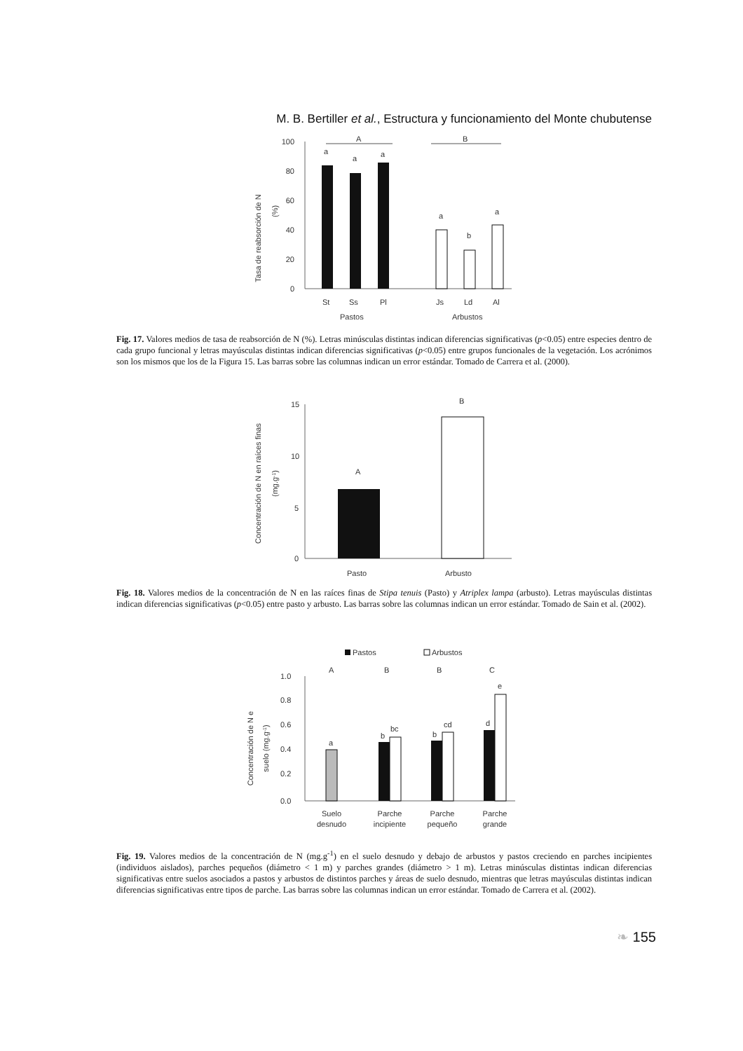M. B. Bertiller et al., Estructura y funcionamiento del Monte chubutense
Tasa de reabsorción de N
(%)
100
80
60
40
20
0
A
B
a
a
a
a
b
a
St
Ss
Pl
Js
Ld
Al
Pastos
Arbustos
Fig. 17. Valores medios de tasa de reabsorción de N (%). Letras minúsculas distintas indican diferencias significativas (p<0.05) entre especies dentro de cada grupo funcional y letras mayúsculas distintas indican diferencias significativas (p<0.05) entre grupos funcionales de la vegetación. Los acrónimos son los mismos que los de la Figura 15. Las barras sobre las columnas indican un error estándar. Tomado de Carrera et al. (2000).
Concentración de N en raíces finas
(mg.g-1)
15
10
5
0
A
B
Pasto
Arbusto
Fig. 18. Valores medios de la concentración de N en las raíces finas de Stipa tenuis (Pasto) y Atriplex lampa (arbusto). Letras mayúsculas distintas indican diferencias significativas (p<0.05) entre pasto y arbusto. Las barras sobre las columnas indican un error estándar. Tomado de Sain et al. (2002).
Pastos
Arbustos
Concentración de N e
suelo (mg.g-1)
1.0
0.8
0.6
0.4
0.2
0.0
A
B
B
C
a
b
bc
b
cd
d
e
Suelo
desnudo
Parche
incipiente
Parche
pequeño
Parche
grande
Fig. 19. Valores medios de la concentración de N (mg.g<sup>-1</sup>) en el suelo desnudo y debajo de arbustos y pastos creciendo en parches incipientes (individuos aislados), parches pequeños (diámetro < 1 m) y parches grandes (diámetro > 1 m). Letras minúsculas distintas indican diferencias significativas entre suelos asociados a pastos y arbustos de distintos parches y áreas de suelo desnudo, mientras que letras mayúsculas distintas indican diferencias significativas entre tipos de parche. Las barras sobre las columnas indican un error estándar. Tomado de Carrera et al. (2002).
❧ 155